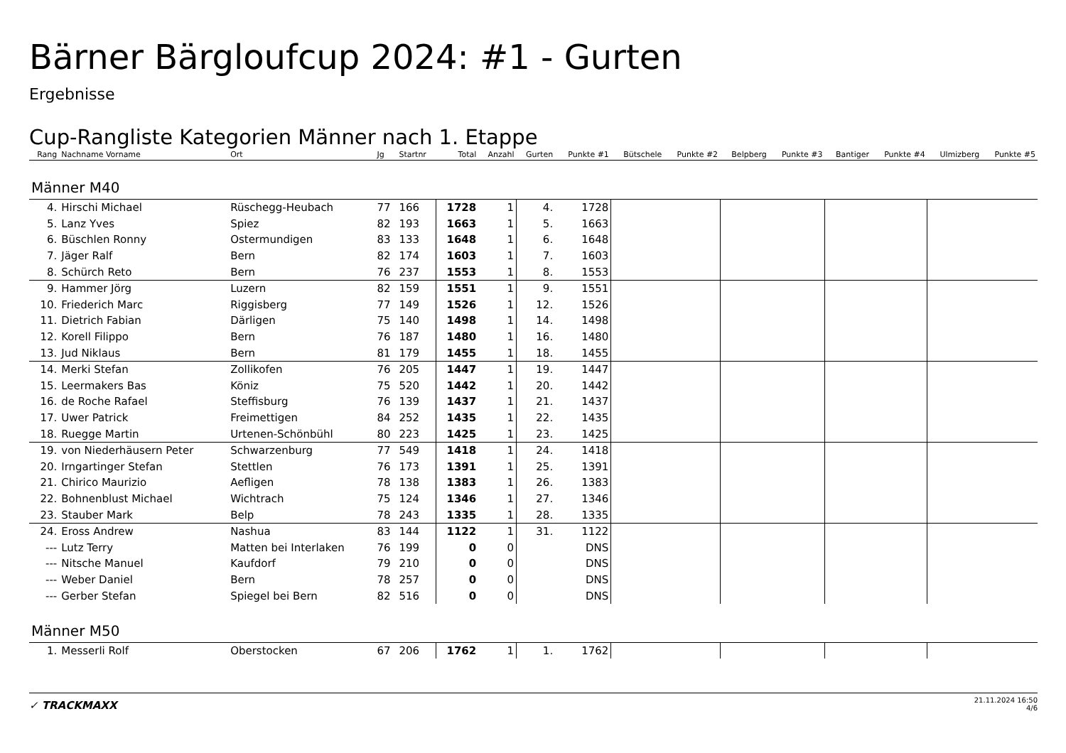Bärner Bärgloufcup 2024: #1 - Gurten
Ergebnisse
Cup-Rangliste Kategorien Männer nach 1. Etappe
| Rang | Nachname Vorname | Ort | Jg | Startnr | Total | Anzahl | Gurten | Punkte #1 | Bütschele | Punkte #2 | Belpberg | Punkte #3 | Bantiger | Punkte #4 | Ulmizberg | Punkte #5 |
| --- | --- | --- | --- | --- | --- | --- | --- | --- | --- | --- | --- | --- | --- | --- | --- | --- |
| Männer M40 | | | | | | | | | | | | | | | | |
| 4. | Hirschi Michael | Rüschegg-Heubach | 77 | 166 | 1728 | 1 | 4. | 1728 | | | | | | | | |
| 5. | Lanz Yves | Spiez | 82 | 193 | 1663 | 1 | 5. | 1663 | | | | | | | | |
| 6. | Büschlen Ronny | Ostermundigen | 83 | 133 | 1648 | 1 | 6. | 1648 | | | | | | | | |
| 7. | Jäger Ralf | Bern | 82 | 174 | 1603 | 1 | 7. | 1603 | | | | | | | | |
| 8. | Schürch Reto | Bern | 76 | 237 | 1553 | 1 | 8. | 1553 | | | | | | | | |
| 9. | Hammer Jörg | Luzern | 82 | 159 | 1551 | 1 | 9. | 1551 | | | | | | | | |
| 10. | Friederich Marc | Riggisberg | 77 | 149 | 1526 | 1 | 12. | 1526 | | | | | | | | |
| 11. | Dietrich Fabian | Därligen | 75 | 140 | 1498 | 1 | 14. | 1498 | | | | | | | | |
| 12. | Korell Filippo | Bern | 76 | 187 | 1480 | 1 | 16. | 1480 | | | | | | | | |
| 13. | Jud Niklaus | Bern | 81 | 179 | 1455 | 1 | 18. | 1455 | | | | | | | | |
| 14. | Merki Stefan | Zollikofen | 76 | 205 | 1447 | 1 | 19. | 1447 | | | | | | | | |
| 15. | Leermakers Bas | Köniz | 75 | 520 | 1442 | 1 | 20. | 1442 | | | | | | | | |
| 16. | de Roche Rafael | Steffisburg | 76 | 139 | 1437 | 1 | 21. | 1437 | | | | | | | | |
| 17. | Uwer Patrick | Freimettigen | 84 | 252 | 1435 | 1 | 22. | 1435 | | | | | | | | |
| 18. | Ruegge Martin | Urtenen-Schönbühl | 80 | 223 | 1425 | 1 | 23. | 1425 | | | | | | | | |
| 19. | von Niederhäusern Peter | Schwarzenburg | 77 | 549 | 1418 | 1 | 24. | 1418 | | | | | | | | |
| 20. | Irngartinger Stefan | Stettlen | 76 | 173 | 1391 | 1 | 25. | 1391 | | | | | | | | |
| 21. | Chirico Maurizio | Aefligen | 78 | 138 | 1383 | 1 | 26. | 1383 | | | | | | | | |
| 22. | Bohnenblust Michael | Wichtrach | 75 | 124 | 1346 | 1 | 27. | 1346 | | | | | | | | |
| 23. | Stauber Mark | Belp | 78 | 243 | 1335 | 1 | 28. | 1335 | | | | | | | | |
| 24. | Eross Andrew | Nashua | 83 | 144 | 1122 | 1 | 31. | 1122 | | | | | | | | |
| --- | Lutz Terry | Matten bei Interlaken | 76 | 199 | 0 | 0 | | DNS | | | | | | | | |
| --- | Nitsche Manuel | Kaufdorf | 79 | 210 | 0 | 0 | | DNS | | | | | | | | |
| --- | Weber Daniel | Bern | 78 | 257 | 0 | 0 | | DNS | | | | | | | | |
| --- | Gerber Stefan | Spiegel bei Bern | 82 | 516 | 0 | 0 | | DNS | | | | | | | | |
| Männer M50 | | | | | | | | | | | | | | | | |
| 1. | Messerli Rolf | Oberstocken | 67 | 206 | 1762 | 1 | 1. | 1762 | | | | | | | | |
✓ TRACKMAXX
21.11.2024 16:50
4/6